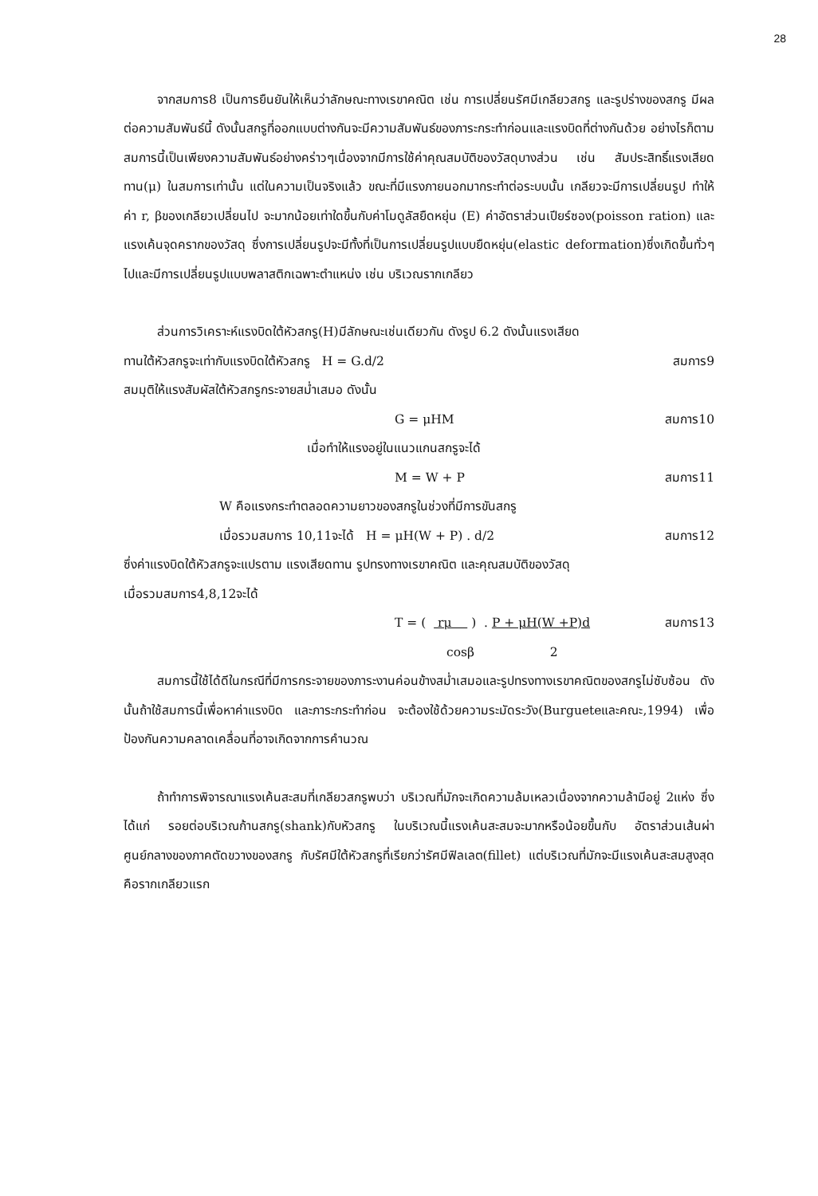28
จากสมการ8 เป็นการยืนยันให้เห็นว่าลักษณะทางเรขาคณิต เช่น การเปลี่ยนรัศมีเกลียวสกรู และรูปร่างของสกรู มีผลต่อความสัมพันธ์นี้ ดังนั้นสกรูที่ออกแบบต่างกันจะมีความสัมพันธ์ของภาระกระทำก่อนและแรงบิดที่ต่างกันด้วย อย่างไรก็ตามสมการนี้เป็นเพียงความสัมพันธ์อย่างคร่าวๆเนื่องจากมีการใช้ค่าคุณสมบัติของวัสดุบางส่วน เช่น สัมประสิทธิ์แรงเสียดทาน(μ) ในสมการเท่านั้น แต่ในความเป็นจริงแล้ว ขณะที่มีแรงภายนอกมากระทำต่อระบบนั้น เกลียวจะมีการเปลี่ยนรูป ทำให้ค่า r, βของเกลียวเปลี่ยนไป จะมากน้อยเท่าใดขึ้นกับค่าโมดูลัสยืดหยุ่น (E) ค่าอัตราส่วนเปียร์ซอง(poisson ration) และแรงเค้นจุดครากของวัสดุ ซึ่งการเปลี่ยนรูปจะมีทั้งที่เป็นการเปลี่ยนรูปแบบยืดหยุ่น(elastic deformation)ซึ่งเกิดขึ้นทั่วๆไปและมีการเปลี่ยนรูปแบบพลาสติกเฉพาะตำแหน่ง เช่น บริเวณรากเกลียว
ส่วนการวิเคราะห์แรงบิดใต้หัวสกรู(H)มีลักษณะเช่นเดียวกัน ดังรูป 6.2 ดังนั้นแรงเสียด
ทานใต้หัวสกรูจะเท่ากับแรงบิดใต้หัวสกรู H = G.d/2 สมการ9
สมมุติให้แรงสัมผัสใต้หัวสกรูกระจายสม่ำเสมอ ดังนั้น
G = μHM สมการ10
เมื่อทำให้แรงอยู่ในแนวแกนสกรูจะได้
M = W + P สมการ11
W คือแรงกระทำตลอดความยาวของสกรูในช่วงที่มีการขันสกรู
เมื่อรวมสมการ 10,11จะได้ H = μH(W + P) . d/2 สมการ12
ซึ่งค่าแรงบิดใต้หัวสกรูจะแปรตาม แรงเสียดทาน รูปทรงทางเรขาคณิต และคุณสมบัติของวัสดุ
เมื่อรวมสมการ4,8,12จะได้
T = ( rμ ) . P + μH(W +P)d สมการ13
cosβ 2
สมการนี้ใช้ได้ดีในกรณีที่มีการกระจายของภาระงานค่อนข้างสม่ำเสมอและรูปทรงทางเรขาคณิตของสกรูไม่ซับซ้อน ดังนั้นถ้าใช้สมการนี้เพื่อหาค่าแรงบิด และภาระกระทำก่อน จะต้องใช้ด้วยความระมัดระวัง(Burgueteและคณะ,1994) เพื่อป้องกันความคลาดเคลื่อนที่อาจเกิดจากการคำนวณ
ถ้าทำการพิจารณาแรงเค้นสะสมที่เกลียวสกรูพบว่า บริเวณที่มักจะเกิดความล้มเหลวเนื่องจากความล้ามีอยู่ 2แห่ง ซึ่งได้แก่ รอยต่อบริเวณก้านสกรู(shank)กับหัวสกรู ในบริเวณนี้แรงเค้นสะสมจะมากหรือน้อยขึ้นกับ อัตราส่วนเส้นผ่าศูนย์กลางของภาคตัดขวางของสกรู กับรัศมีใต้หัวสกรูที่เรียกว่ารัศมีฟิลเลต(fillet) แต่บริเวณที่มักจะมีแรงเค้นสะสมสูงสุดคือรากเกลียวแรก